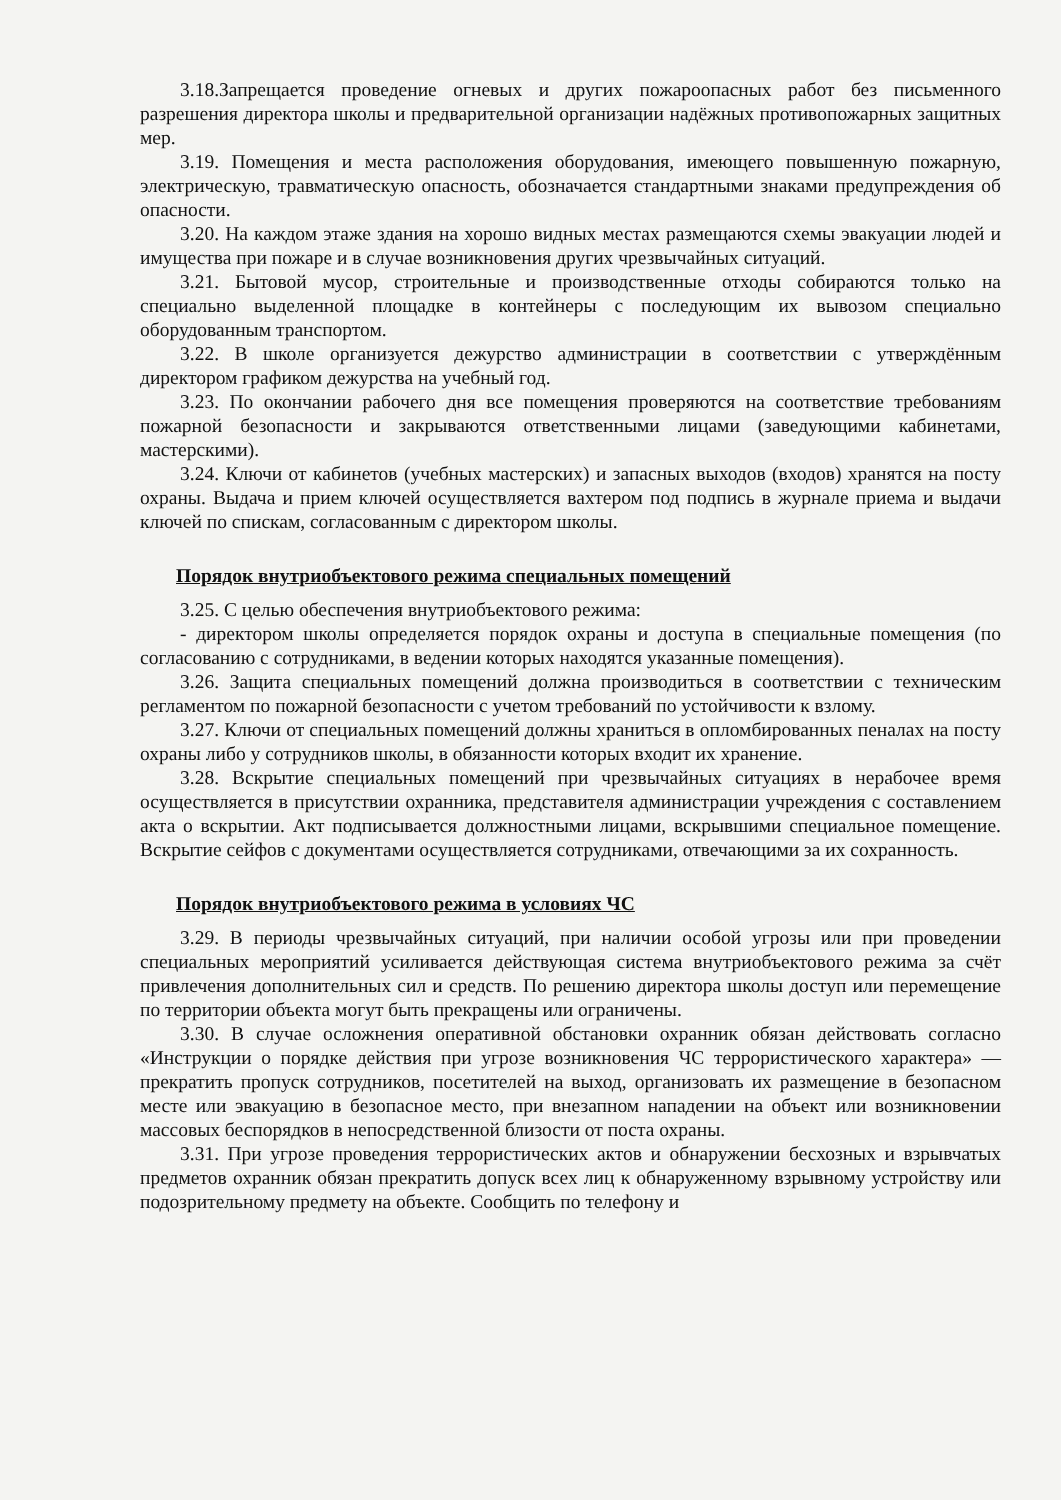3.18.Запрещается проведение огневых и других пожароопасных работ без письменного разрешения директора школы и предварительной организации надёжных противопожарных защитных мер.
3.19. Помещения и места расположения оборудования, имеющего повышенную пожарную, электрическую, травматическую опасность, обозначается стандартными знаками предупреждения об опасности.
3.20. На каждом этаже здания на хорошо видных местах размещаются схемы эвакуации людей и имущества при пожаре и в случае возникновения других чрезвычайных ситуаций.
3.21. Бытовой мусор, строительные и производственные отходы собираются только на специально выделенной площадке в контейнеры с последующим их вывозом специально оборудованным транспортом.
3.22. В школе организуется дежурство администрации в соответствии с утверждённым директором графиком дежурства на учебный год.
3.23. По окончании рабочего дня все помещения проверяются на соответствие требованиям пожарной безопасности и закрываются ответственными лицами (заведующими кабинетами, мастерскими).
3.24. Ключи от кабинетов (учебных мастерских) и запасных выходов (входов) хранятся на посту охраны. Выдача и прием ключей осуществляется вахтером под подпись в журнале приема и выдачи ключей по спискам, согласованным с директором школы.
Порядок внутриобъектового режима специальных помещений
3.25. С целью обеспечения внутриобъектового режима:
- директором школы определяется порядок охраны и доступа в специальные помещения (по согласованию с сотрудниками, в ведении которых находятся указанные помещения).
3.26. Защита специальных помещений должна производиться в соответствии с техническим регламентом по пожарной безопасности с учетом требований по устойчивости к взлому.
3.27. Ключи от специальных помещений должны храниться в опломбированных пеналах на посту охраны либо у сотрудников школы, в обязанности которых входит их хранение.
3.28. Вскрытие специальных помещений при чрезвычайных ситуациях в нерабочее время осуществляется в присутствии охранника, представителя администрации учреждения с составлением акта о вскрытии. Акт подписывается должностными лицами, вскрывшими специальное помещение. Вскрытие сейфов с документами осуществляется сотрудниками, отвечающими за их сохранность.
Порядок внутриобъектового режима в условиях ЧС
3.29. В периоды чрезвычайных ситуаций, при наличии особой угрозы или при проведении специальных мероприятий усиливается действующая система внутриобъектового режима за счёт привлечения дополнительных сил и средств. По решению директора школы доступ или перемещение по территории объекта могут быть прекращены или ограничены.
3.30. В случае осложнения оперативной обстановки охранник обязан действовать согласно «Инструкции о порядке действия при угрозе возникновения ЧС террористического характера» — прекратить пропуск сотрудников, посетителей на выход, организовать их размещение в безопасном месте или эвакуацию в безопасное место, при внезапном нападении на объект или возникновении массовых беспорядков в непосредственной близости от поста охраны.
3.31. При угрозе проведения террористических актов и обнаружении бесхозных и взрывчатых предметов охранник обязан прекратить допуск всех лиц к обнаруженному взрывному устройству или подозрительному предмету на объекте. Сообщить по телефону и